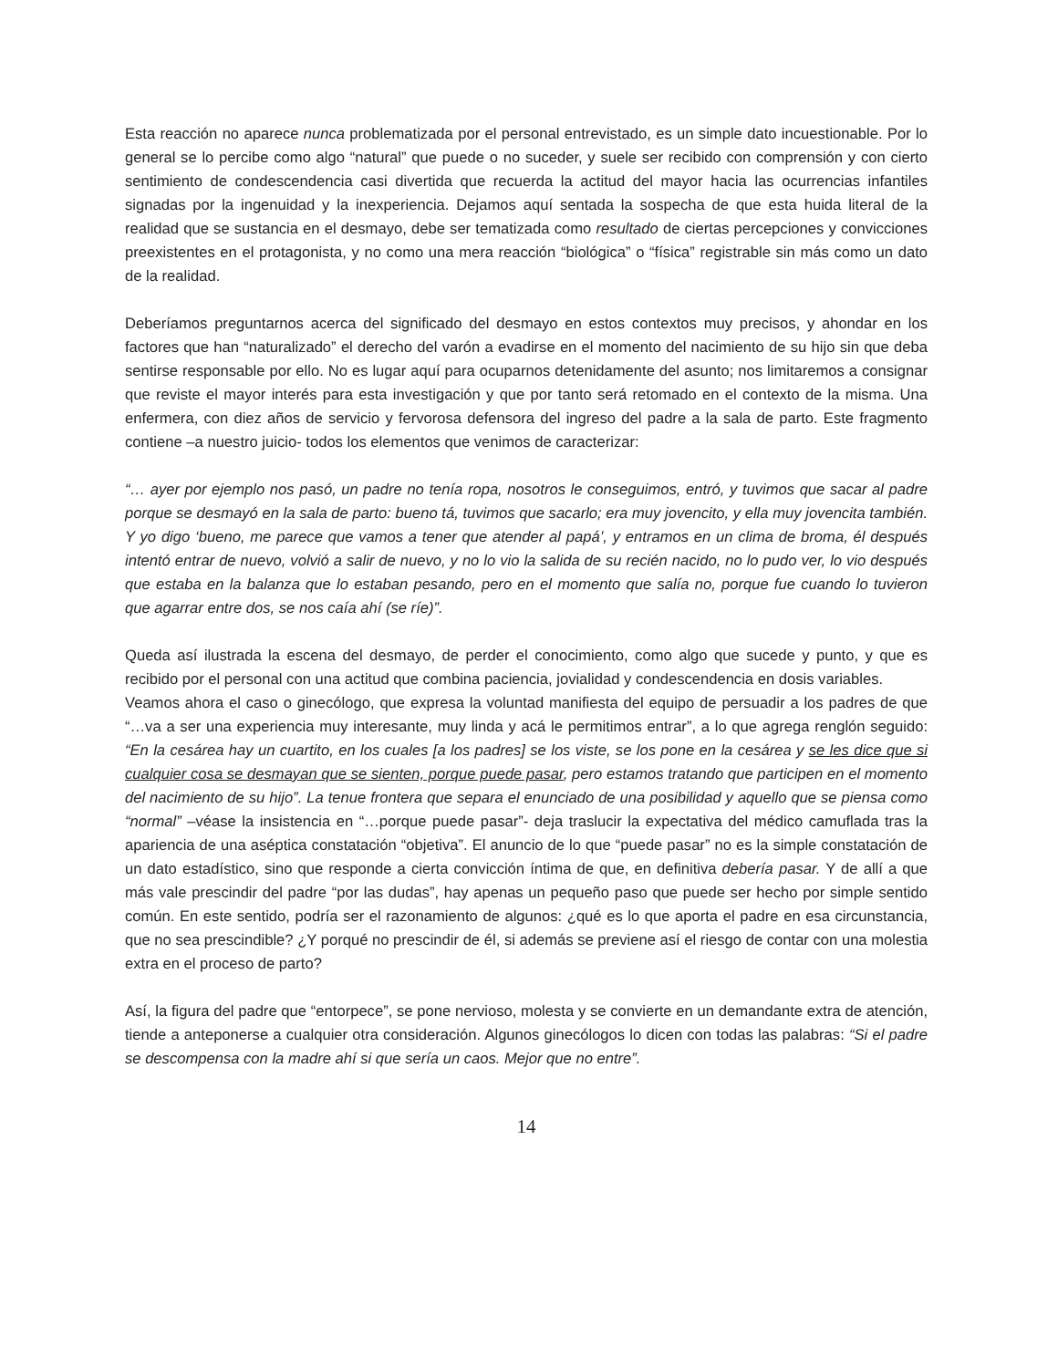Esta reacción no aparece nunca problematizada por el personal entrevistado, es un simple dato incuestionable. Por lo general se lo percibe como algo “natural” que puede o no suceder, y suele ser recibido con comprensión y con cierto sentimiento de condescendencia casi divertida que recuerda la actitud del mayor hacia las ocurrencias infantiles signadas por la ingenuidad y la inexperiencia. Dejamos aquí sentada la sospecha de que esta huida literal de la realidad que se sustancia en el desmayo, debe ser tematizada como resultado de ciertas percepciones y convicciones preexistentes en el protagonista, y no como una mera reacción “biológica” o “física” registrable sin más como un dato de la realidad.
Deberíamos preguntarnos acerca del significado del desmayo en estos contextos muy precisos, y ahondar en los factores que han “naturalizado” el derecho del varón a evadirse en el momento del nacimiento de su hijo sin que deba sentirse responsable por ello. No es lugar aquí para ocuparnos detenidamente del asunto; nos limitaremos a consignar que reviste el mayor interés para esta investigación y que por tanto será retomado en el contexto de la misma. Una enfermera, con diez años de servicio y fervorosa defensora del ingreso del padre a la sala de parto. Este fragmento contiene –a nuestro juicio- todos los elementos que venimos de caracterizar:
“… ayer por ejemplo nos pasó, un padre no tenía ropa, nosotros le conseguimos, entró, y tuvimos que sacar al padre porque se desmayó en la sala de parto: bueno tá, tuvimos que sacarlo; era muy jovencito, y ella muy jovencita también. Y yo digo ‘bueno, me parece que vamos a tener que atender al papá’, y entramos en un clima de broma, él después intentó entrar de nuevo, volvió a salir de nuevo, y no lo vio la salida de su recién nacido, no lo pudo ver, lo vio después que estaba en la balanza que lo estaban pesando, pero en el momento que salía no, porque fue cuando lo tuvieron que agarrar entre dos, se nos caía ahí (se ríe)”.
Queda así ilustrada la escena del desmayo, de perder el conocimiento, como algo que sucede y punto, y que es recibido por el personal con una actitud que combina paciencia, jovialidad y condescendencia en dosis variables.
Veamos ahora el caso o ginecólogo, que expresa la voluntad manifiesta del equipo de persuadir a los padres de que “…va a ser una experiencia muy interesante, muy linda y acá le permitimos entrar”, a lo que agrega renglón seguido: “En la cesárea hay un cuartito, en los cuales [a los padres] se los viste, se los pone en la cesárea y se les dice que si cualquier cosa se desmayan que se sienten, porque puede pasar, pero estamos tratando que participen en el momento del nacimiento de su hijo”. La tenue frontera que separa el enunciado de una posibilidad y aquello que se piensa como “normal” –véase la insistencia en “…porque puede pasar”- deja traslucir la expectativa del médico camuflada tras la apariencia de una aséptica constatación “objetiva”. El anuncio de lo que “puede pasar” no es la simple constatación de un dato estadístico, sino que responde a cierta convicción íntima de que, en definitiva debería pasar. Y de allí a que más vale prescindir del padre “por las dudas”, hay apenas un pequeño paso que puede ser hecho por simple sentido común. En este sentido, podría ser el razonamiento de algunos: ¿qué es lo que aporta el padre en esa circunstancia, que no sea prescindible? ¿Y porqué no prescindir de él, si además se previene así el riesgo de contar con una molestia extra en el proceso de parto?
Así, la figura del padre que “entorpece”, se pone nervioso, molesta y se convierte en un demandante extra de atención, tiende a anteponerse a cualquier otra consideración. Algunos ginecólogos lo dicen con todas las palabras: “Si el padre se descompensa con la madre ahí si que sería un caos. Mejor que no entre”.
14